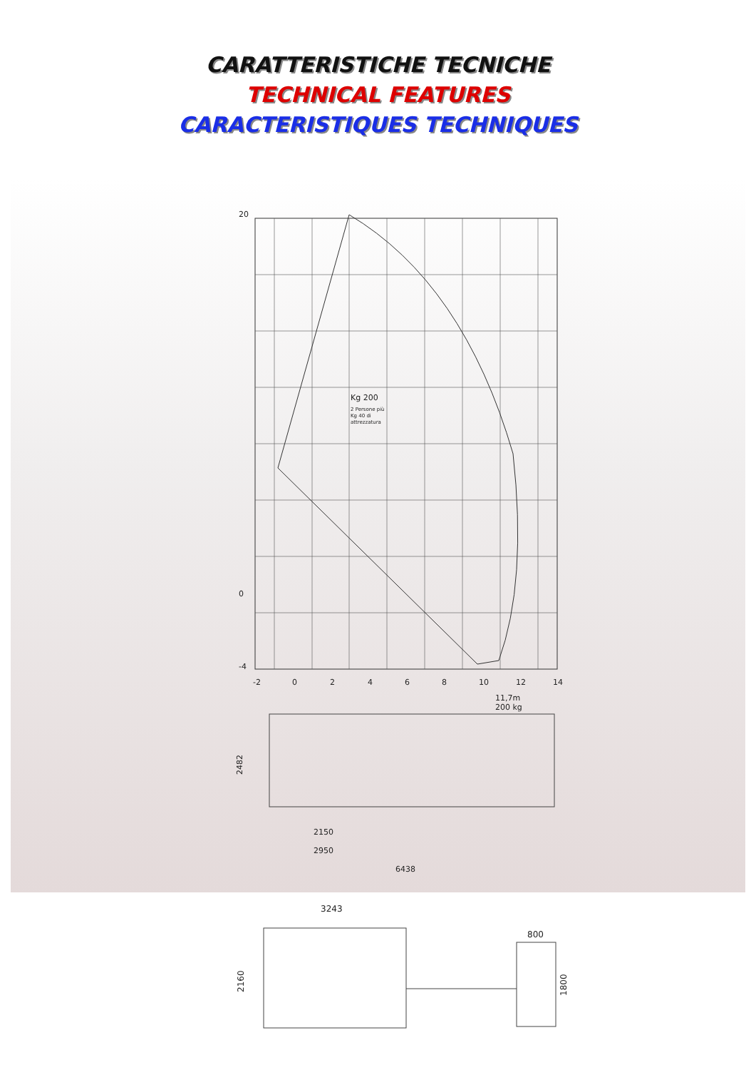CARATTERISTICHE TECNICHE
TECHNICAL FEATURES
CARACTERISTIQUES TECHNIQUES
20
0
-4
-2
0
2
4
6
8
10
12
14
Kg 200
2 Persone più
Kg 40 di
attrezzatura
11,7m
200 kg
2482
2150
2950
6438
3243
800
2160
1800